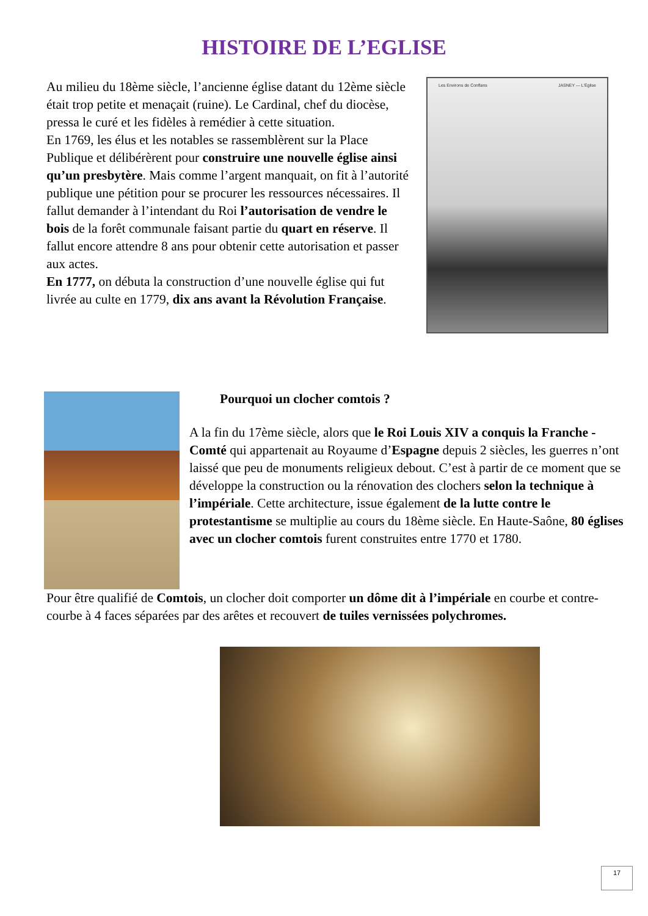HISTOIRE DE L’EGLISE
Au milieu du 18ème siècle, l’ancienne église datant du 12ème siècle était trop petite et menaçait (ruine). Le Cardinal, chef du diocèse, pressa le curé et les fidèles à remédier à cette situation.
En 1769, les élus et les notables se rassemblèrent sur la Place Publique et délibérèrent pour construire une nouvelle église ainsi qu’un presbytère. Mais comme l’argent manquait, on fit à l’autorité publique une pétition pour se procurer les ressources nécessaires. Il fallut demander à l’intendant du Roi l’autorisation de vendre le bois de la forêt communale faisant partie du quart en réserve. Il fallut encore attendre 8 ans pour obtenir cette autorisation et passer aux actes.
En 1777, on débuta la construction d’une nouvelle église qui fut livrée au culte en 1779, dix ans avant la Révolution Française.
Les Environs de Conflans JASNEY — L’Église
Pourquoi un clocher comtois ?
A la fin du 17ème siècle, alors que le Roi Louis XIV a conquis la Franche - Comté qui appartenait au Royaume d’Espagne depuis 2 siècles, les guerres n’ont laissé que peu de monuments religieux debout. C’est à partir de ce moment que se développe la construction ou la rénovation des clochers selon la technique à l’impériale. Cette architecture, issue également de la lutte contre le protestantisme se multiplie au cours du 18ème siècle. En Haute-Saône, 80 églises avec un clocher comtois furent construites entre 1770 et 1780.
Pour être qualifié de Comtois, un clocher doit comporter un dôme dit à l’impériale en courbe et contre-courbe à 4 faces séparées par des arêtes et recouvert de tuiles vernissées polychromes.
17